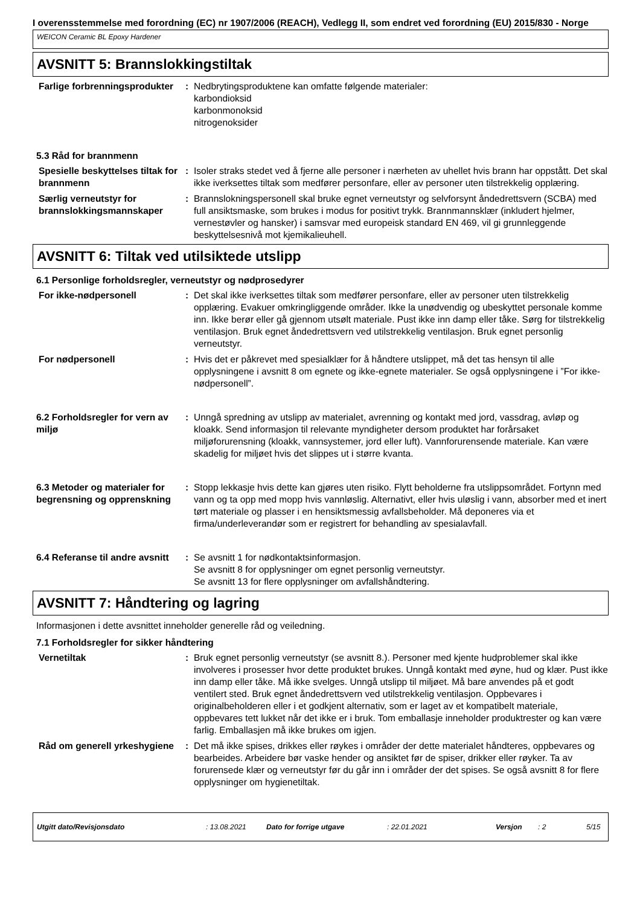I overensstemmelse med forordning (EC) nr 1907/2006 (REACH), Vedlegg II, som endret ved forordning (EU) 2015/830 - Norge
WEICON Ceramic BL Epoxy Hardener
AVSNITT 5: Brannslokkingstiltak
Farlige forbrenningsprodukter
: Nedbrytingsproduktene kan omfatte følgende materialer:
karbondioksid
karbonmonoksid
nitrogenoksider
5.3 Råd for brannmenn
Spesielle beskyttelses tiltak for brannmenn
: Isoler straks stedet ved å fjerne alle personer i nærheten av uhellet hvis brann har oppstått. Det skal ikke iverksettes tiltak som medfører personfare, eller av personer uten tilstrekkelig opplæring.
Særlig verneutstyr for brannslokkingsmannskaper
: Brannslokningspersonell skal bruke egnet verneutstyr og selvforsynt åndedrettsvern (SCBA) med full ansiktsmaske, som brukes i modus for positivt trykk. Brannmannsklær (inkludert hjelmer, vernestøvler og hansker) i samsvar med europeisk standard EN 469, vil gi grunnleggende beskyttelsesnivå mot kjemikalieuhell.
AVSNITT 6: Tiltak ved utilsiktede utslipp
6.1 Personlige forholdsregler, verneutstyr og nødprosedyrer
For ikke-nødpersonell : Det skal ikke iverksettes tiltak som medfører personfare, eller av personer uten tilstrekkelig opplæring. Evakuer omkringliggende områder. Ikke la unødvendig og ubeskyttet personale komme inn. Ikke berør eller gå gjennom utsølt materiale. Pust ikke inn damp eller tåke. Sørg for tilstrekkelig ventilasjon. Bruk egnet åndedrettsvern ved utilstrekkelig ventilasjon. Bruk egnet personlig verneutstyr.
For nødpersonell : Hvis det er påkrevet med spesialklær for å håndtere utslippet, må det tas hensyn til alle opplysningene i avsnitt 8 om egnete og ikke-egnete materialer. Se også opplysningene i ”For ikke-nødpersonell”.
6.2 Forholdsregler for vern av miljø
: Unngå spredning av utslipp av materialet, avrenning og kontakt med jord, vassdrag, avløp og kloakk. Send informasjon til relevante myndigheter dersom produktet har forårsaket miljøforurensning (kloakk, vannsystemer, jord eller luft). Vannforurensende materiale. Kan være skadelig for miljøet hvis det slippes ut i større kvanta.
6.3 Metoder og materialer for begrensning og opprenskning
: Stopp lekkasje hvis dette kan gjøres uten risiko. Flytt beholderne fra utslippsområdet. Fortynn med vann og ta opp med mopp hvis vannløslig. Alternativt, eller hvis uløslig i vann, absorber med et inert tørt materiale og plasser i en hensiktsmessig avfallsbeholder. Må deponeres via et firma/underleverandør som er registrert for behandling av spesialavfall.
6.4 Referanse til andre avsnitt
: Se avsnitt 1 for nødkontaktsinformasjon.
Se avsnitt 8 for opplysninger om egnet personlig verneutstyr.
Se avsnitt 13 for flere opplysninger om avfallshåndtering.
AVSNITT 7: Håndtering og lagring
Informasjonen i dette avsnittet inneholder generelle råd og veiledning.
7.1 Forholdsregler for sikker håndtering
Vernetiltak : Bruk egnet personlig verneutstyr (se avsnitt 8.). Personer med kjente hudproblemer skal ikke involveres i prosesser hvor dette produktet brukes. Unngå kontakt med øyne, hud og klær. Pust ikke inn damp eller tåke. Må ikke svelges. Unngå utslipp til miljøet. Må bare anvendes på et godt ventilert sted. Bruk egnet åndedrettsvern ved utilstrekkelig ventilasjon. Oppbevares i originalbeholderen eller i et godkjent alternativ, som er laget av et kompatibelt materiale, oppbevares tett lukket når det ikke er i bruk. Tom emballasje inneholder produktrester og kan være farlig. Emballasjen må ikke brukes om igjen.
Råd om generell yrkeshygiene
: Det må ikke spises, drikkes eller røykes i områder der dette materialet håndteres, oppbevares og bearbeides. Arbeidere bør vaske hender og ansiktet før de spiser, drikker eller røyker. Ta av forurensede klær og verneutstyr før du går inn i områder der det spises. Se også avsnitt 8 for flere opplysninger om hygienetiltak.
Utgitt dato/Revisjonsdato: 13.08.2021 Dato for forrige utgave: 22.01.2021 Versjon: 2 5/15